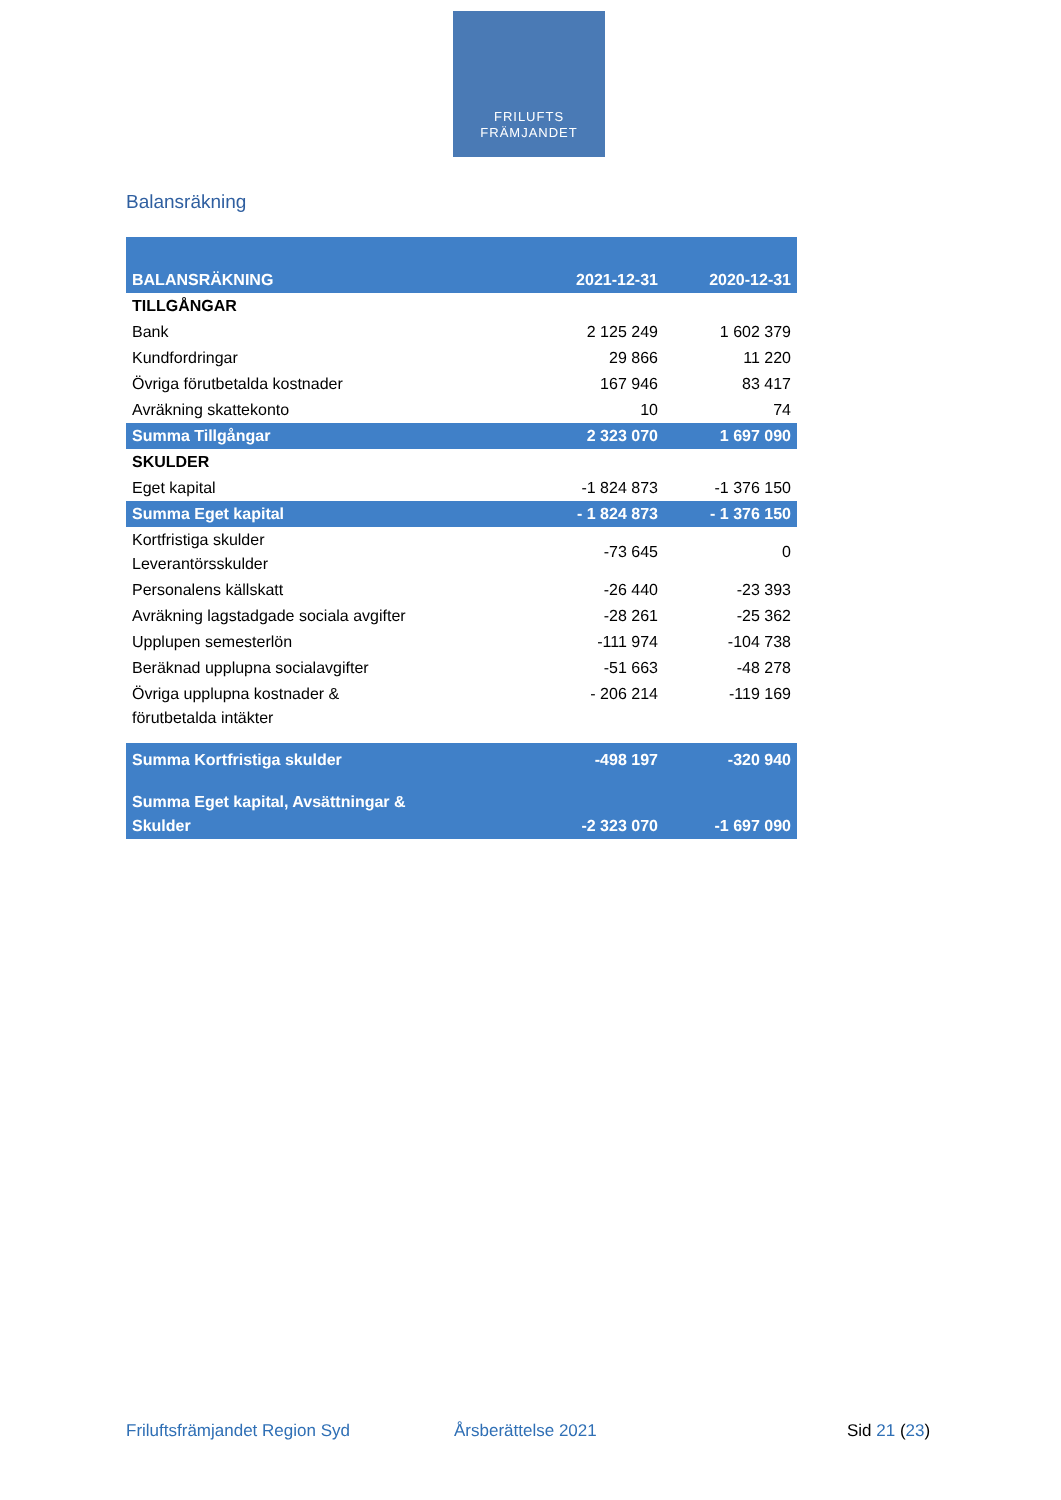FRILUFTS
FRÄMJANDET
Balansräkning
| BALANSRÄKNING | 2021-12-31 | 2020-12-31 |
| --- | --- | --- |
| TILLGÅNGAR | | |
| Bank | 2 125 249 | 1 602 379 |
| Kundfordringar | 29 866 | 11 220 |
| Övriga förutbetalda kostnader | 167 946 | 83 417 |
| Avräkning skattekonto | 10 | 74 |
| Summa Tillgångar | 2 323 070 | 1 697 090 |
| SKULDER | | |
| Eget kapital | -1 824 873 | -1 376 150 |
| Summa Eget kapital | - 1 824 873 | - 1 376 150 |
| Kortfristiga skulder Leverantörsskulder | -73 645 | 0 |
| Personalens källskatt | -26 440 | -23 393 |
| Avräkning lagstadgade sociala avgifter | -28 261 | -25 362 |
| Upplupen semesterlön | -111 974 | -104 738 |
| Beräknad upplupna socialavgifter | -51 663 | -48 278 |
| Övriga upplupna kostnader & förutbetalda intäkter | - 206 214 | -119 169 |
| Summa Kortfristiga skulder | -498 197 | -320 940 |
| Summa Eget kapital, Avsättningar & Skulder | -2 323 070 | -1 697 090 |
Friluftsfrämjandet Region Syd Årsberättelse 2021 Sid 21 (23)